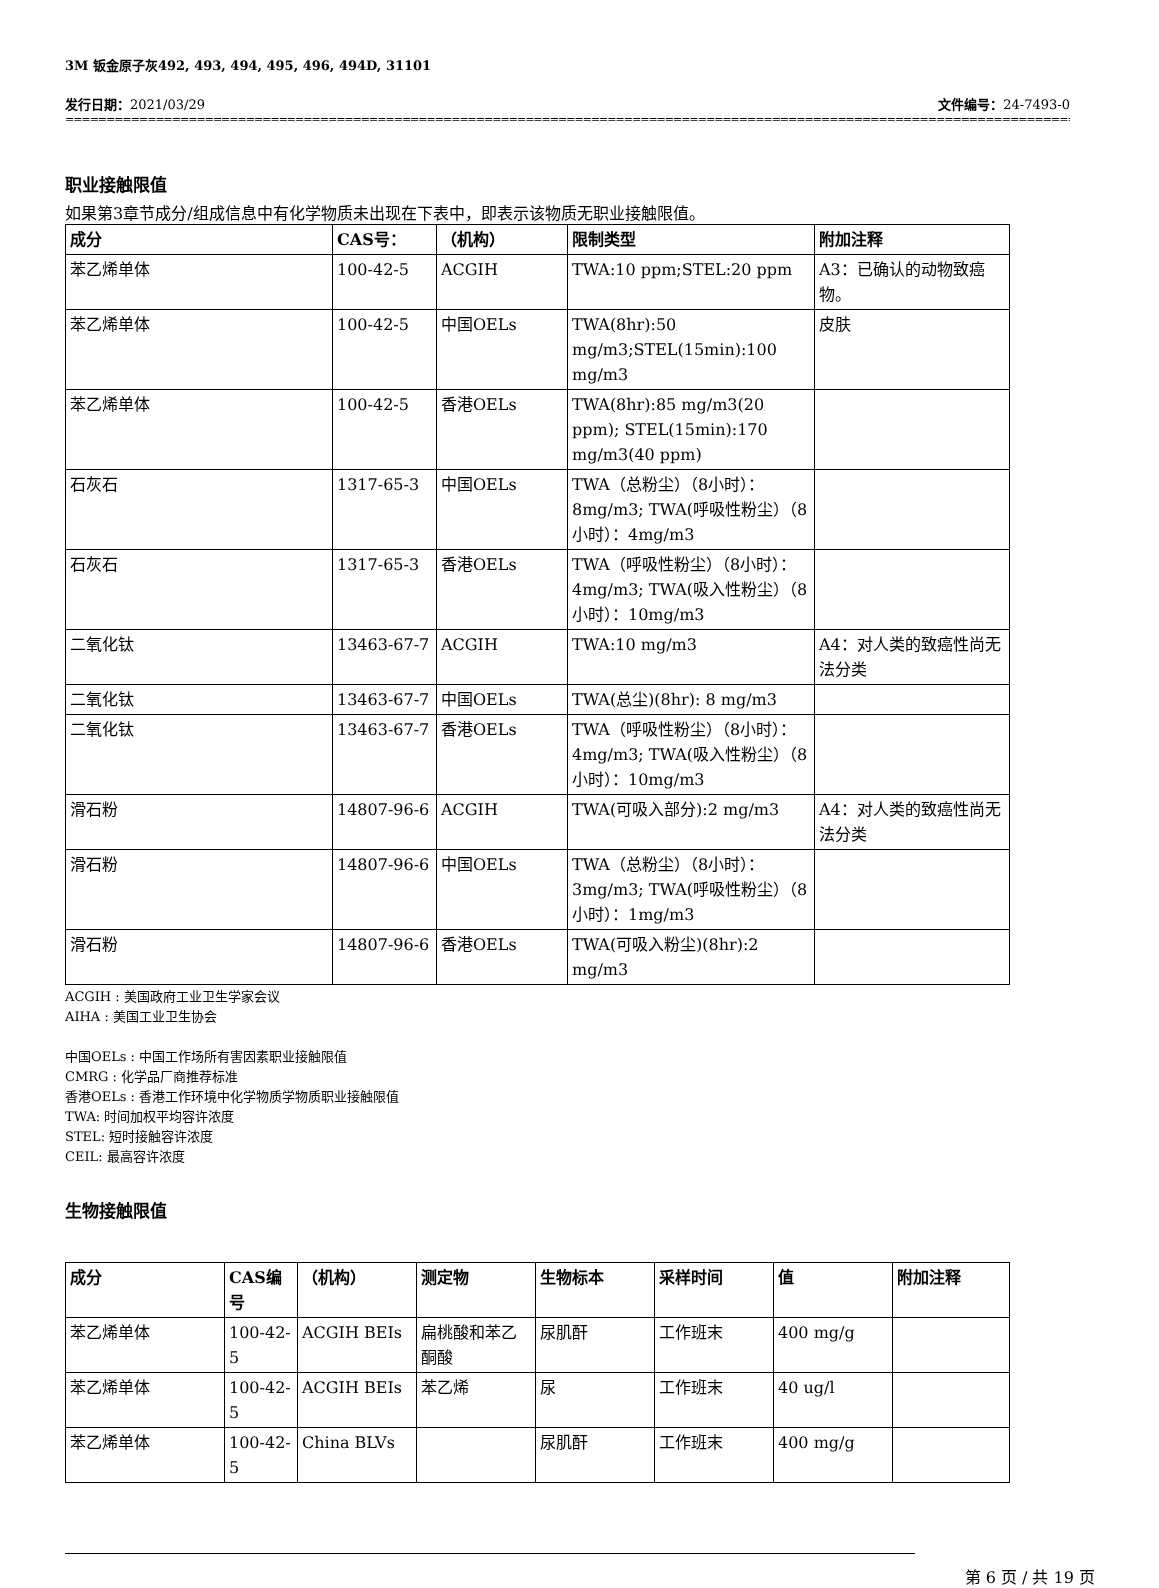3M 钣金原子灰492, 493, 494, 495, 496, 494D, 31101
发行日期：2021/03/29 文件编号：24-7493-0
================================================================================================================================
职业接触限值
如果第3章节成分/组成信息中有化学物质未出现在下表中，即表示该物质无职业接触限值。
| 成分 | CAS号： | （机构） | 限制类型 | 附加注释 |
| --- | --- | --- | --- | --- |
| 苯乙烯单体 | 100-42-5 | ACGIH | TWA:10 ppm;STEL:20 ppm | A3：已确认的动物致癌物。 |
| 苯乙烯单体 | 100-42-5 | 中国OELs | TWA(8hr):50 mg/m3;STEL(15min):100 mg/m3 | 皮肤 |
| 苯乙烯单体 | 100-42-5 | 香港OELs | TWA(8hr):85 mg/m3(20 ppm); STEL(15min):170 mg/m3(40 ppm) | |
| 石灰石 | 1317-65-3 | 中国OELs | TWA（总粉尘）（8小时）：8mg/m3; TWA(呼吸性粉尘）（8小时）：4mg/m3 | |
| 石灰石 | 1317-65-3 | 香港OELs | TWA（呼吸性粉尘）（8小时）：4mg/m3; TWA(吸入性粉尘）（8小时）：10mg/m3 | |
| 二氧化钛 | 13463-67-7 | ACGIH | TWA:10 mg/m3 | A4：对人类的致癌性尚无法分类 |
| 二氧化钛 | 13463-67-7 | 中国OELs | TWA(总尘)(8hr): 8 mg/m3 | |
| 二氧化钛 | 13463-67-7 | 香港OELs | TWA（呼吸性粉尘）（8小时）：4mg/m3; TWA(吸入性粉尘）（8小时）：10mg/m3 | |
| 滑石粉 | 14807-96-6 | ACGIH | TWA(可吸入部分):2 mg/m3 | A4：对人类的致癌性尚无法分类 |
| 滑石粉 | 14807-96-6 | 中国OELs | TWA（总粉尘）（8小时）：3mg/m3; TWA(呼吸性粉尘）（8小时）：1mg/m3 | |
| 滑石粉 | 14807-96-6 | 香港OELs | TWA(可吸入粉尘)(8hr):2 mg/m3 | |
ACGIH : 美国政府工业卫生学家会议
AIHA : 美国工业卫生协会
中国OELs : 中国工作场所有害因素职业接触限值
CMRG : 化学品厂商推荐标准
香港OELs : 香港工作环境中化学物质学物质职业接触限值
TWA: 时间加权平均容许浓度
STEL: 短时接触容许浓度
CEIL: 最高容许浓度
生物接触限值
| 成分 | CAS编号 | （机构） | 测定物 | 生物标本 | 采样时间 | 值 | 附加注释 |
| --- | --- | --- | --- | --- | --- | --- | --- |
| 苯乙烯单体 | 100-42-5 | ACGIH BEIs | 扁桃酸和苯乙酮酸 | 尿肌酐 | 工作班末 | 400 mg/g | |
| 苯乙烯单体 | 100-42-5 | ACGIH BEIs | 苯乙烯 | 尿 | 工作班末 | 40 ug/l | |
| 苯乙烯单体 | 100-42-5 | China BLVs | | 尿肌酐 | 工作班末 | 400 mg/g | |
第 6 页 / 共 19 页